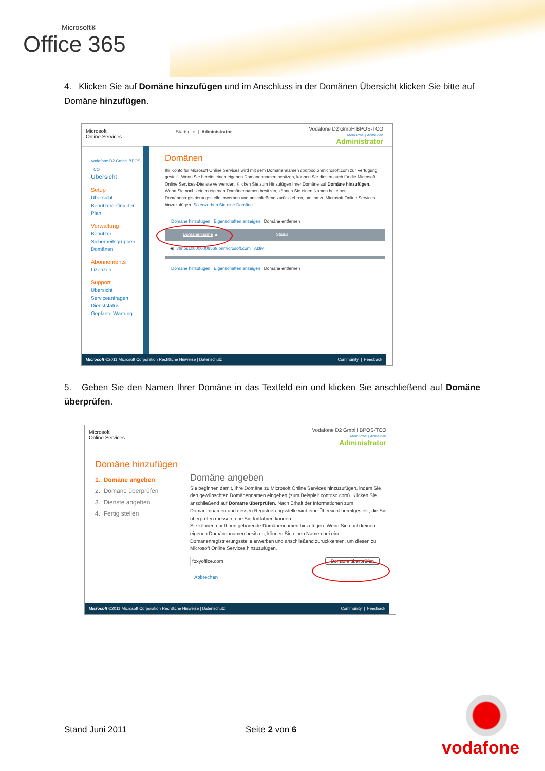Microsoft®
Office 365
4. Klicken Sie auf Domäne hinzufügen und im Anschluss in der Domänen Übersicht klicken Sie bitte auf Domäne hinzufügen.
Microsoft
Online Services
Startseite | Administrator
Vodafone D2 GmbH BPOS-TCO
Mein Profil | Abmelden
Administrator
Vodafone D2 GmbH BPOS-TCO
Übersicht
Setup
Übersicht
Benutzerdefinierter Plan
Verwaltung
Benutzer
Sicherheitsgruppen
Domänen
Abonnements
Lizenzen
Support
Übersicht
Serviceanfragen
Dienststatus
Geplante Wartung
Domänen
Ihr Konto für Microsoft Online Services wird mit dem Domänennamen contoso.onmicrosoft.com zur Verfügung gestellt. Wenn Sie bereits einen eigenen Domänennamen besitzen, können Sie diesen auch für die Microsoft Online Services-Dienste verwenden. Klicken Sie zum Hinzufügen Ihrer Domäne auf Domäne hinzufügen.
Wenn Sie noch keinen eigenen Domänennamen besitzen, können Sie einen Namen bei einer Domänenregistrierungsstelle erwerben und anschließend zurückkehren, um ihn zu Microsoft Online Services hinzuzufügen. So erwerben Sie eine Domäne
Domäne hinzufügen | Eigenschaften anzeigen | Domäne entfernen
Domänenname ▲ Status
◉ vfmos100000006569.onmicrosoft.com Aktiv
Domäne hinzufügen | Eigenschaften anzeigen | Domäne entfernen
Microsoft ©2011 Microsoft Corporation Rechtliche Hinweise | Datenschutz Community | Feedback
5. Geben Sie den Namen Ihrer Domäne in das Textfeld ein und klicken Sie anschließend auf Domäne überprüfen.
Microsoft
Online Services
Vodafone D2 GmbH BPOS-TCO
Mein Profil | Abmelden
Administrator
Domäne hinzufügen
1. Domäne angeben
2. Domäne überprüfen
3. Dienste angeben
4. Fertig stellen
Domäne angeben
Sie beginnen damit, Ihre Domäne zu Microsoft Online Services hinzuzufügen, indem Sie den gewünschten Domänennamen eingeben (zum Beispiel: contoso.com). Klicken Sie anschließend auf Domäne überprüfen. Nach Erhalt der Informationen zum Domänennamen und dessen Registrierungsstelle wird eine Übersicht bereitgestellt, die Sie überprüfen müssen, ehe Sie fortfahren können.
Sie können nur Ihnen gehörende Domänennamen hinzufügen. Wenn Sie noch keinen eigenen Domänennamen besitzen, können Sie einen Namen bei einer Domänenregistrierungsstelle erwerben und anschließend zurückkehren, um diesen zu Microsoft Online Services hinzuzufügen.
foxyoffice.com Domäne überprüfen
Abbrechen
Microsoft ©2011 Microsoft Corporation Rechtliche Hinweise | Datenschutz Community | Feedback
Stand Juni 2011 Seite 2 von 6
vodafone